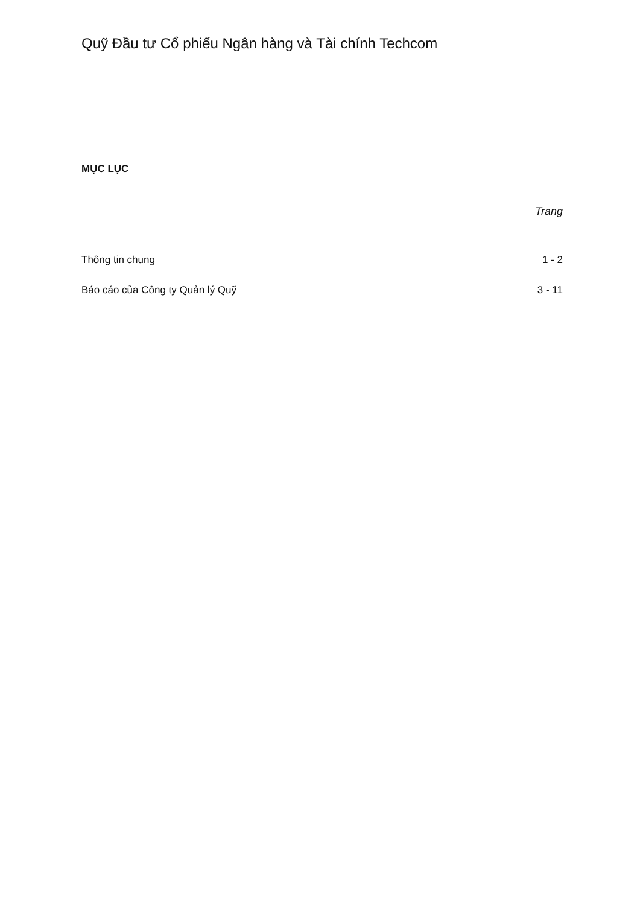Quỹ Đầu tư Cổ phiếu Ngân hàng và Tài chính Techcom
MỤC LỤC
Trang
Thông tin chung 1 - 2
Báo cáo của Công ty Quản lý Quỹ 3 - 11